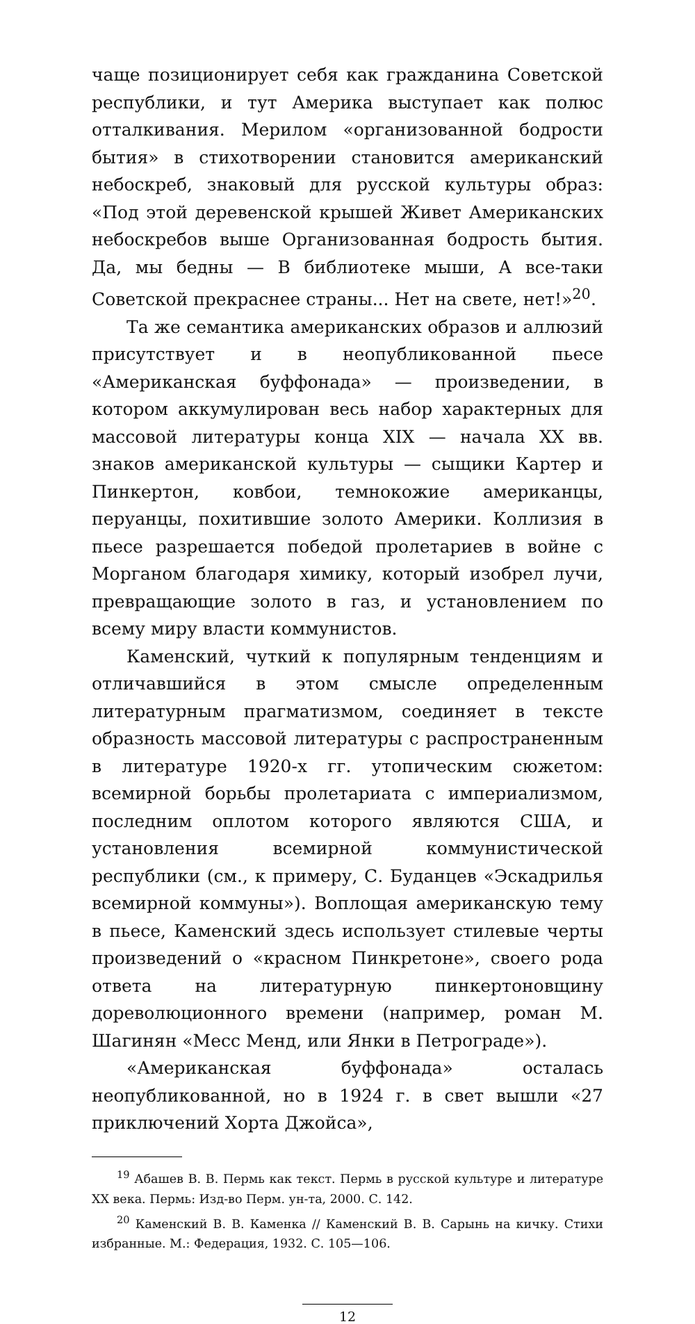чаще позиционирует себя как гражданина Советской республики, и тут Америка выступает как полюс отталкивания. Мерилом «организованной бодрости бытия» в стихотворении становится американский небоскреб, знаковый для русской культуры образ: «Под этой деревенской крышей Живет Американских небоскребов выше Организованная бодрость бытия. Да, мы бедны — В библиотеке мыши, А все-таки Советской прекраснее страны... Нет на свете, нет!»<sup>20</sup>.
Та же семантика американских образов и аллюзий присутствует и в неопубликованной пьесе «Американская буффонада» — произведении, в котором аккумулирован весь набор характерных для массовой литературы конца XIX — начала XX вв. знаков американской культуры — сыщики Картер и Пинкертон, ковбои, темнокожие американцы, перуанцы, похитившие золото Америки. Коллизия в пьесе разрешается победой пролетариев в войне с Морганом благодаря химику, который изобрел лучи, превращающие золото в газ, и установлением по всему миру власти коммунистов.
Каменский, чуткий к популярным тенденциям и отличавшийся в этом смысле определенным литературным прагматизмом, соединяет в тексте образность массовой литературы с распространенным в литературе 1920-х гг. утопическим сюжетом: всемирной борьбы пролетариата с империализмом, последним оплотом которого являются США, и установления всемирной коммунистической республики (см., к примеру, С. Буданцев «Эскадрилья всемирной коммуны»). Воплощая американскую тему в пьесе, Каменский здесь использует стилевые черты произведений о «красном Пинкретоне», своего рода ответа на литературную пинкертоновщину дореволюционного времени (например, роман М. Шагинян «Месс Менд, или Янки в Петрограде»).
«Американская буффонада» осталась неопубликованной, но в 1924 г. в свет вышли «27 приключений Хорта Джойса»,
<sup>19</sup> Абашев В. В. Пермь как текст. Пермь в русской культуре и литературе XX века. Пермь: Изд-во Перм. ун-та, 2000. С. 142.
<sup>20</sup> Каменский В. В. Каменка // Каменский В. В. Сарынь на кичку. Стихи избранные. М.: Федерация, 1932. С. 105—106.
12